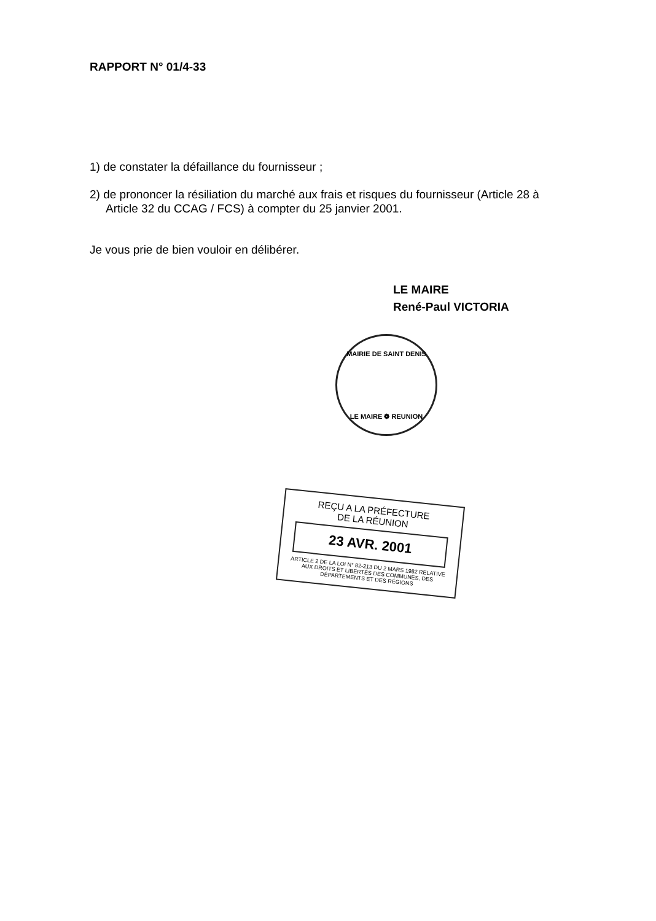RAPPORT N° 01/4-33
1) de constater la défaillance du fournisseur ;
2) de prononcer la résiliation du marché aux frais et risques du fournisseur (Article 28 à Article 32 du CCAG / FCS) à compter du 25 janvier 2001.
Je vous prie de bien vouloir en délibérer.
LE MAIRE
René-Paul VICTORIA
MAIRIE DE SAINT DENIS
LE MAIRE ❁ REUNION
REÇU A LA PRÉFECTURE
DE LA RÉUNION
23 AVR. 2001
ARTICLE 2 DE LA LOI N° 82-213 DU 2 MARS 1982 RELATIVE AUX DROITS ET LIBERTÉS DES COMMUNES, DES DÉPARTEMENTS ET DES RÉGIONS